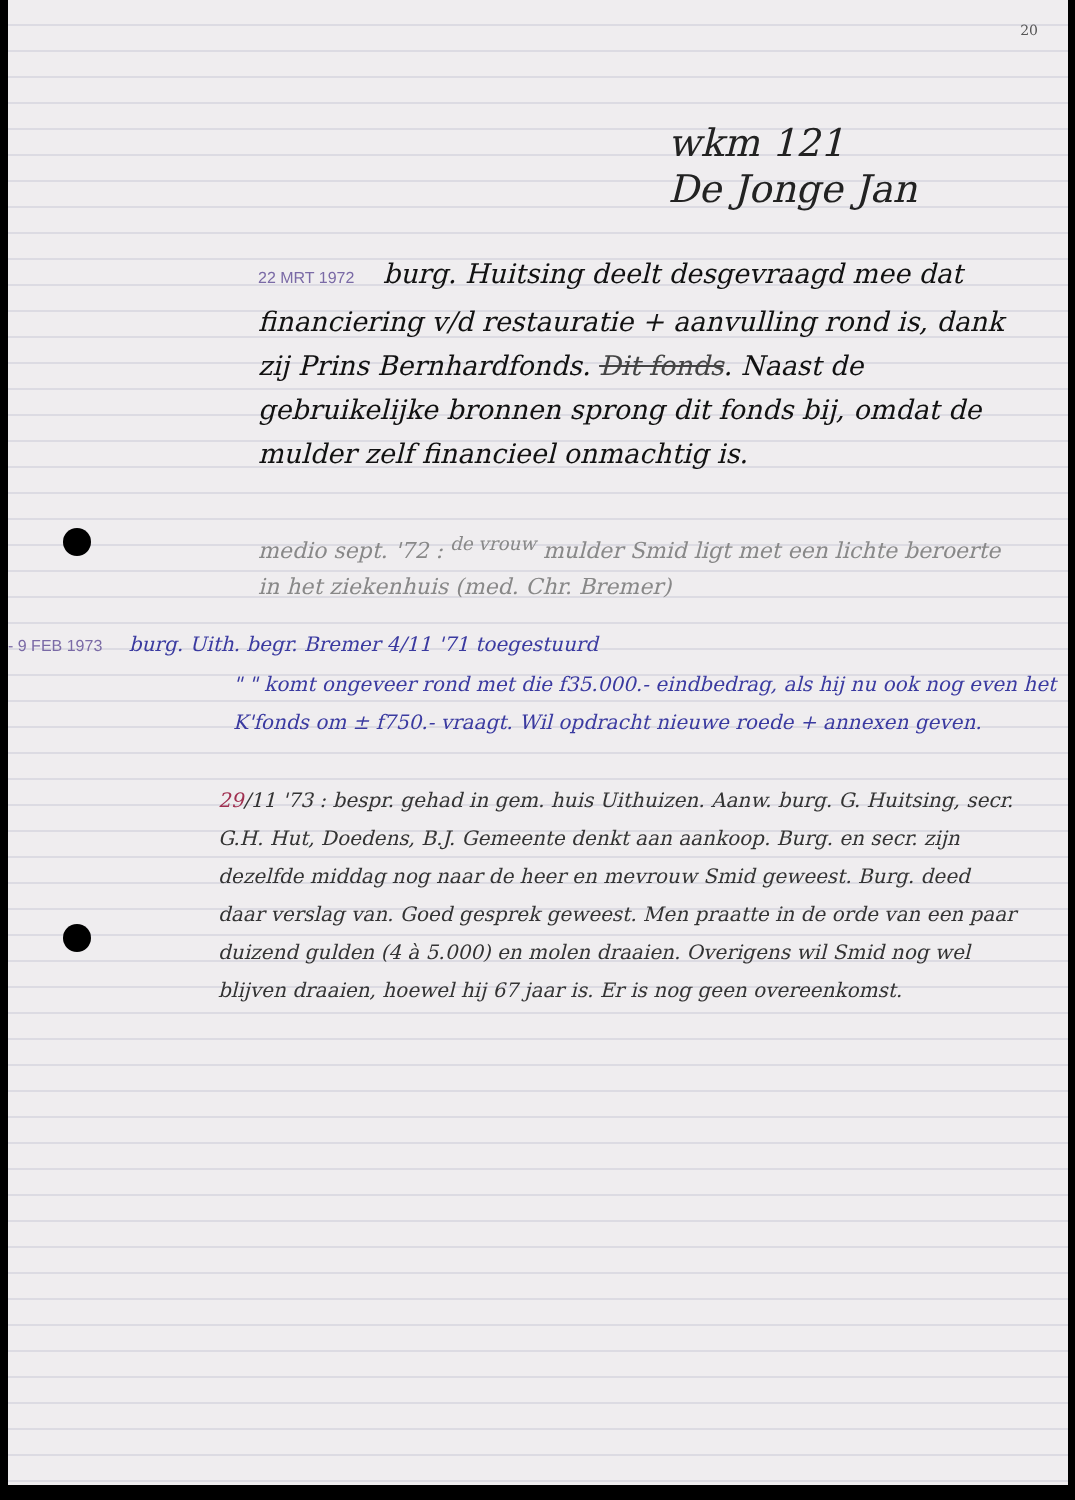20
wkm 121
De Jonge Jan
22 MRT 1972 burg. Huitsing deelt desgevraagd mee dat financiering v/d restauratie + aanvulling rond is, dank zij Prins Bernhardfonds. Dit fonds. Naast de gebruikelijke bronnen sprong dit fonds bij, omdat de mulder zelf financieel onmachtig is.
medio sept. '72 : <sup>de vrouw</sup> mulder Smid ligt met een lichte beroerte in het ziekenhuis (med. Chr. Bremer)
- 9 FEB 1973 burg. Uith. begr. Bremer 4/11 '71 toegestuurd
" " komt ongeveer rond met die f35.000.- eindbedrag, als hij nu ook nog even het K'fonds om ± f750.- vraagt. Wil opdracht nieuwe roede + annexen geven.
29/11 '73 : bespr. gehad in gem. huis Uithuizen. Aanw. burg. G. Huitsing, secr. G.H. Hut, Doedens, B.J. Gemeente denkt aan aankoop. Burg. en secr. zijn dezelfde middag nog naar de heer en mevrouw Smid geweest. Burg. deed daar verslag van. Goed gesprek geweest. Men praatte in de orde van een paar duizend gulden (4 à 5.000) en molen draaien. Overigens wil Smid nog wel blijven draaien, hoewel hij 67 jaar is. Er is nog geen overeenkomst.